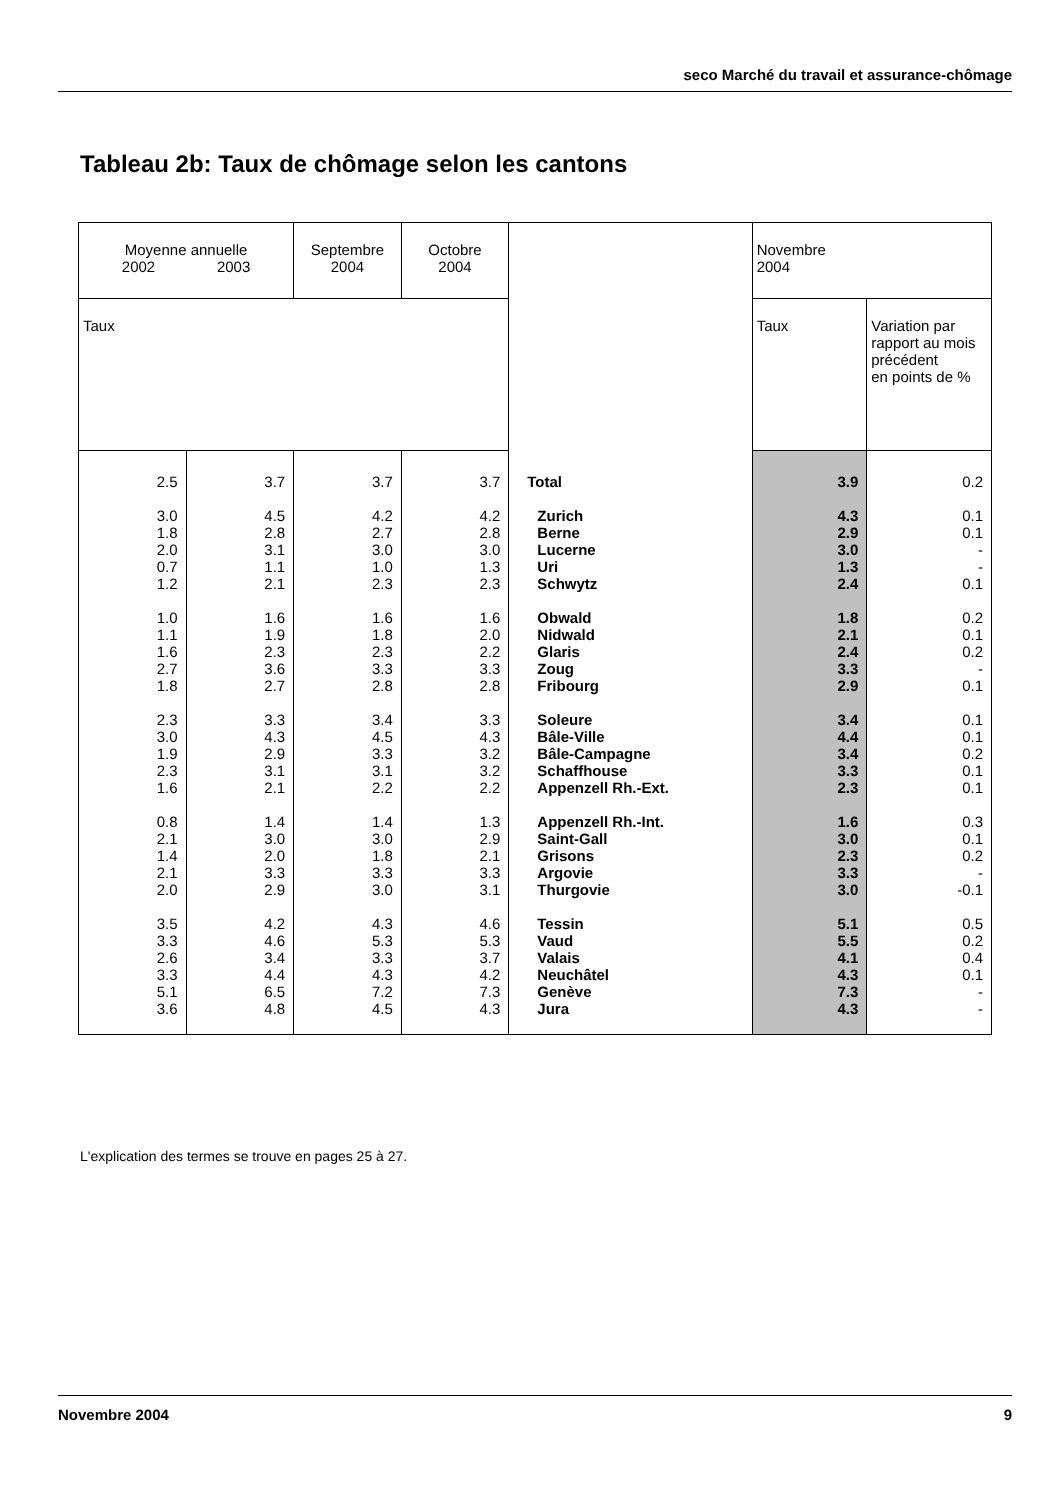seco Marché du travail et assurance-chômage
Tableau 2b: Taux de chômage selon les cantons
| Moyenne annuelle 2002 2003 | | Septembre 2004 | Octobre 2004 | | Novembre 2004 | |
| --- | --- | --- | --- | --- | --- | --- |
| Taux | | | | | Taux | Variation par rapport au mois précédent en points de % |
| 2.5 3.0 1.8 2.0 0.7 1.2 1.0 1.1 1.6 2.7 1.8 2.3 3.0 1.9 2.3 1.6 0.8 2.1 1.4 2.1 2.0 3.5 3.3 2.6 3.3 5.1 3.6 | 3.7 4.5 2.8 3.1 1.1 2.1 1.6 1.9 2.3 3.6 2.7 3.3 4.3 2.9 3.1 2.1 1.4 3.0 2.0 3.3 2.9 4.2 4.6 3.4 4.4 6.5 4.8 | 3.7 4.2 2.7 3.0 1.0 2.3 1.6 1.8 2.3 3.3 2.8 3.4 4.5 3.3 3.1 2.2 1.4 3.0 1.8 3.3 3.0 4.3 5.3 3.3 4.3 7.2 4.5 | 3.7 4.2 2.8 3.0 1.3 2.3 1.6 2.0 2.2 3.3 2.8 3.3 4.3 3.2 3.2 2.2 1.3 2.9 2.1 3.3 3.1 4.6 5.3 3.7 4.2 7.3 4.3 | Total Zurich Berne Lucerne Uri Schwytz Obwald Nidwald Glaris Zoug Fribourg Soleure Bâle-Ville Bâle-Campagne Schaffhouse Appenzell Rh.-Ext. Appenzell Rh.-Int. Saint-Gall Grisons Argovie Thurgovie Tessin Vaud Valais Neuchâtel Genève Jura | 3.9 4.3 2.9 3.0 1.3 2.4 1.8 2.1 2.4 3.3 2.9 3.4 4.4 3.4 3.3 2.3 1.6 3.0 2.3 3.3 3.0 5.1 5.5 4.1 4.3 7.3 4.3 | 0.2 0.1 0.1 - - 0.1 0.2 0.1 0.2 - 0.1 0.1 0.1 0.2 0.1 0.1 0.3 0.1 0.2 - -0.1 0.5 0.2 0.4 0.1 - - |
L'explication des termes se trouve en pages 25 à 27.
Novembre 2004 9